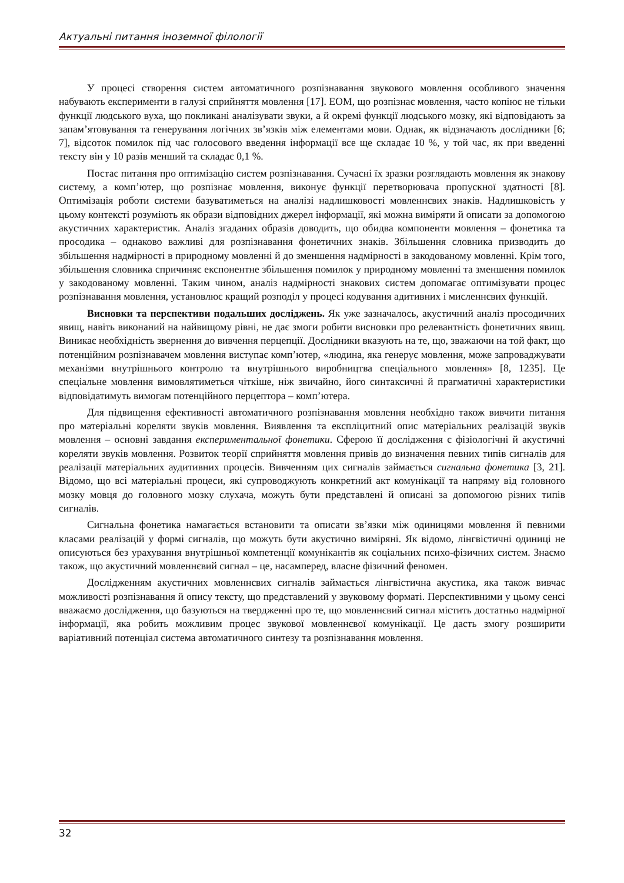Актуальні питання іноземної філології
У процесі створення систем автоматичного розпізнавання звукового мовлення особливого значення набувають експерименти в галузі сприйняття мовлення [17]. ЕОМ, що розпізнає мовлення, часто копіює не тільки функції людського вуха, що покликані аналізувати звуки, а й окремі функції людського мозку, які відповідають за запам’ятовування та генерування логічних зв’язків між елементами мови. Однак, як відзначають дослідники [6; 7], відсоток помилок під час голосового введення інформації все ще складає 10 %, у той час, як при введенні тексту він у 10 разів менший та складає 0,1 %.
Постає питання про оптимізацію систем розпізнавання. Сучасні їх зразки розглядають мовлення як знакову систему, а комп’ютер, що розпізнає мовлення, виконує функції перетворювача пропускної здатності [8]. Оптимізація роботи системи базуватиметься на аналізі надлишковості мовленнєвих знаків. Надлишковість у цьому контексті розуміють як образи відповідних джерел інформації, які можна виміряти й описати за допомогою акустичних характеристик. Аналіз згаданих образів доводить, що обидва компоненти мовлення – фонетика та просодика – однаково важливі для розпізнавання фонетичних знаків. Збільшення словника призводить до збільшення надмірності в природному мовленні й до зменшення надмірності в закодованому мовленні. Крім того, збільшення словника спричиняє експонентне збільшення помилок у природному мовленні та зменшення помилок у закодованому мовленні. Таким чином, аналіз надмірності знакових систем допомагає оптимізувати процес розпізнавання мовлення, установлює кращий розподіл у процесі кодування адитивних і мисленнєвих функцій.
Висновки та перспективи подальших досліджень. Як уже зазначалось, акустичний аналіз просодичних явищ, навіть виконаний на найвищому рівні, не дає змоги робити висновки про релевантність фонетичних явищ. Виникає необхідність звернення до вивчення перцепції. Дослідники вказують на те, що, зважаючи на той факт, що потенційним розпізнавачем мовлення виступає комп’ютер, «людина, яка генерує мовлення, може запроваджувати механізми внутрішнього контролю та внутрішнього виробництва спеціального мовлення» [8, 1235]. Це спеціальне мовлення вимовлятиметься чіткіше, ніж звичайно, його синтаксичні й прагматичні характеристики відповідатимуть вимогам потенційного перцептора – комп’ютера.
Для підвищення ефективності автоматичного розпізнавання мовлення необхідно також вивчити питання про матеріальні кореляти звуків мовлення. Виявлення та експліцитний опис матеріальних реалізацій звуків мовлення – основні завдання експериментальної фонетики. Сферою її дослідження є фізіологічні й акустичні кореляти звуків мовлення. Розвиток теорії сприйняття мовлення привів до визначення певних типів сигналів для реалізації матеріальних аудитивних процесів. Вивченням цих сигналів займається сигнальна фонетика [3, 21]. Відомо, що всі матеріальні процеси, які супроводжують конкретний акт комунікації та напряму від головного мозку мовця до головного мозку слухача, можуть бути представлені й описані за допомогою різних типів сигналів.
Сигнальна фонетика намагається встановити та описати зв’язки між одиницями мовлення й певними класами реалізацій у формі сигналів, що можуть бути акустично виміряні. Як відомо, лінгвістичні одиниці не описуються без урахування внутрішньої компетенції комунікантів як соціальних психо-фізичних систем. Знаємо також, що акустичний мовленнєвий сигнал – це, насамперед, власне фізичний феномен.
Дослідженням акустичних мовленнєвих сигналів займається лінгвістична акустика, яка також вивчає можливості розпізнавання й опису тексту, що представлений у звуковому форматі. Перспективними у цьому сенсі вважаємо дослідження, що базуються на твердженні про те, що мовленнєвий сигнал містить достатньо надмірної інформації, яка робить можливим процес звукової мовленнєвої комунікації. Це дасть змогу розширити варіативний потенціал система автоматичного синтезу та розпізнавання мовлення.
32